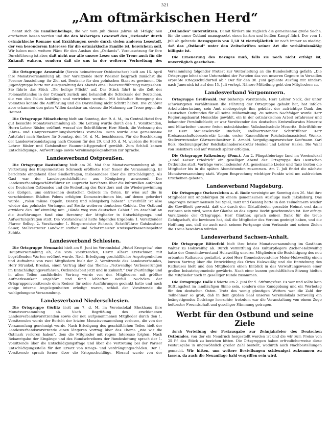321
„Am oftmärkischen Herd“
nennt sich die Familienbeilage, die wir vom Juli dieses Jahres ab 14tägig neu erscheinen lassen werden und die den bisherigen Lesestoff des „Ostlands“ durch ostmärkische Romane und Erzählungen sowie durch vielen anderen Lesestoff, der von besonderem Interesse für die ostmärkische Familie ist, bereichern soll. Wir haben noch weitere Pläne für den Ausbau des „Ostlands“. Voraussetzung für ihre Durchführung ist aber, daß nicht nur alle unsere Leser uns die Treue auch für die Zukunft wahren, sondern daß sie uns in der weiteren Verbreitung des „Ostlandes“ unterstützen. Damit fördern sie zugleich die gemeinsame große Sache, für die unser Ostland unausgesetzt einen harten und heißen Kampf führt. Der vom 1. Juli ab geltende Bezugspreis von 1,50 M vierteljährlich ist noch immer so niedrig, daß das „Ostland“ unter den Zeitschriften seiner Art die verhältnismäßig billigste ist.
Die Erneuerung des Bezuges muß, falls sie noch nicht erfolgt ist, unverzüglich geschehen.
Die Ortsgruppe Arnswalde (Verein heimattreuer Ostdeutscher) hielt am 16. April ihre Monatsversammlung ab. Der Vorsitzende Herr Wiesner besprach zunächst die Posener Ausstellung; ihr Ziel sei, Deutsche für den polnischen Staat zu gewinnen. Die Jugendgruppe hatte zur Ausgestaltung des Abends eine Theateraufführung vorgesehen. Sie führte das Stück „Die heilige Pflicht“ auf. Das Stück führt in die Zeit des Polenaufstandes in der Ostmark zurück und behandelt die Schicksale der Deutschen, die von den Polen bedrängt und vertrieben werden. Mit lebhafter Bewegung des Vorsatzes konnte die Aufführung und die Darstellung nicht Schritt halten. Die Zuhörer aber erkannten den guten Willen dankbar an, ebenso die Mahnung zur Treue gegen die Heimat.
Die Ortsgruppe Müncheberg hielt am Sonntag, den 9. d. M., im Central-Hotel ihre gut besuchte Monatsversammlung ab. Die Leitung wurde durch den 1. Vorsitzenden, Herrn Lehrer Rösler, eröffnet, worauf der Schriftführer, Herr Bloch, die Verlesung des Jahres- und Hauptversammlungsberichtes vornahm. Dann wurde eine gemeinsame Autofahrt nach Buckow für Sonntag, den 16. d. M., beschlossen. Für die Beschickung der Landesverbandstagung nach Crossen für den 29. und 30. d. M. wurden die Herren Lehrer Rösler und Gutsbesitzer Baumunk-Eggersdorf gewählt. Zum Schluß kamen Entschädigungs-, Aufwertungs- sowie Vereinsangelegenheiten zur Sprache.
Landesverband Ostpreußen.
Die Ortsgruppe Rastenburg hielt am 26. Mai ihre Monatsversammlung ab. In Vertretung des Bürgermeisters Schroeck eröffnete Herr Sauer die Versammlung. Er berichtete eingehend über Siedlerfragen, insbesondere über die Entschädigung. Als Gast war der Landesgeschäftsführer aus Königsberg anwesend. Der Landesverbandsgeschäftsführer Dr. Ruprecht berichtete über die kulturellen Aufgaben des Deutschen Ostbundes und die Bedeutung des Korridors und die Wiedergewinnung des übrigen, uns entrissenen deutschen Gebiets im Osten. Er wies auf die in verschiedenen Städten Polens erfolgten Demonstrationen hin, auf denen gefordert wurde: „Polen müsse Oppeln, Danzig und Königsberg haben!“ Unverhüllt ist also wieder das polnische Verlangen auf Besitz weiteren deutschen Gebiets. Der Ostbund erwidere den Ruf einmütig mit: „Hände weg vom deutschen Gebiet!“ Im Anschluß an die Ausführungen fand eine Beratung der Mitglieder in Entschädigungs- und Aufwertungsfragen statt. Die Vorstandswahl hatte folgendes Ergebnis: 1. Vorsitzender Pfarrer Sellog, 2. Vorsitzender 1. Bürgermeister Schrock, Schriftführer Gutsbesitzer Sauer, Stellvertreter Landwirt Ruther und Schatzmeister Kreissparkasseninspektor Schütz.
Landesverband Schlesien.
Die Ortsgruppe Neumarkt hielt am 9. Juni im Vereinslokal „Hotel Kronprinz“ eine Hauptversammlung ab, die vom Vorsitzenden, Herrn Albert Kretschmer, mit begrüßenden Worten eröffnet wurde. Nach Erledigung geschäftlicher Angelegenheiten und Aufnahme von zwei Mitgliedern hielt der 2. Vorsitzende des Landesverbandes, Herr Strunkel, Breslau, einen Vortrag über das Thema: „Notwendige Verbesserungen im Entschädigungsverfahren, Ostbundarbeit jetzt und in Zukunft.“ Der 2½stündige und in allen Teilen ausführliche Vortrag wurde von den Mitgliedern mit größter Aufmerksamkeit angehört und fand lebhaften Beifall. Nachdem der Ortsgruppenvorsitzende dem Redner für seine Ausführungen gedankt hatte und noch einige interne Angelegenheiten erledigt waren, schloß der Vorsitzende die wohlgelungene Versammlung.
Landesverband Niederschlesien.
Die Ortsgruppe Görlitz hielt am 7. d. M. im Vereinslokal Blockhaus ihre Monatsversammlung ab. Nach Begrüßung des erschienenen Landesverbandsvorsitzenden sowie der neu aufgenommenen Mitglieder durch den 1. Vorsitzenden wurde der Bericht der letzten Monatsversammlung verlesen, die von der Versammlung genehmigt wurde. Nach Erledigung des geschäftlichen Teiles hielt der Landesverbandsvorsitzende einen längeren Vortrag über das Thema „Wie wir die Ostmark verloren haben“, dem die Mitglieder mit regem Interesse folgten. Nach Bekanntgabe der Eingänge und des Rundschreibens der Bundesleitung sprach der 1. Vorsitzende über die Entschädigungsfrage und über die Vertretung bei der Pariser Entschädigungsstelle für den Ersatz von Kriegs- und Verdrängungsschäden. Der 1. Vorsitzende sprach ferner über die Kriegsschuldlüge. Hierauf wurde von der Versammlung folgender Protest zur Weiterleitung an die Bundesleitung gefaßt: „Die Ortsgruppe lehnt ohne Unterschied der Parteien das von unseren Gegnern in Versailles erpreßte Kriegsschuldurteil ab.“ Der für den 30. Juni geplante Ausflug mit Kindern nach Jauernick ist auf den 15. Juli verlegt. Nähere Mitteilung geht den Mitgliedern zu.
Landesverband Vorpommern.
Ortsgruppe Greifswald. Der bisherige Vorsitzende, Herr Lehrer Neck, der unter schwierigsten Verhältnissen die Führung der Ortsgruppe gehabt hat, hat infolge Arbeitsüberlastung sein Amt niedergelegt; ihm gebührt der aufrichtige Dank des Deutschen Ostbundes für all seine Mühewaltung. Zu seinem Nachfolger wurde Herr Regierungsbaurat Henschke gewählt, ein in der ostmärkischen Arbeit erfahrener und bekannter Persönlichkeit; er war Vorsitzender des deutschen Kreisvolksrates Meseritz und Mitarbeiter unserer freien ostmärkischen Volkshochschule Meseritz. Schriftführer ist Herr Steuersekretär Bucholz, stellvertretender Schriftführer Herr Kreisausschußobersekretär Lemin, erster Kassenführer Reichsbahnassistent Wonke, Stellvertretender Gärtnereibesitzer E. Arnold. Vergnügungsvorsteher Kaufmann Karl Bolz, Rechnungsprüfer Reichsbahnobersekretär Henkel und Lehrer Haske. Die Wahl von Beisitzern soll auf Wunsch später erfolgen.
Die Ortsgruppe Falkenburg (Pom.). Am 2. Pfingstfeiertage fand im Vereinslokal „Hotel Kaiser Friedrich“ ein geselliger Abend der Ortsgruppe des Deutschen Ostbundes statt. Vorträge verschiedenster Art, gemeinsame Lieder und Tanz hielten die Mitglieder bis in die späten Abendstunden zusammen. Am 7. Juli findet die nächste Monatsversammlung statt. Wegen Besprechung wichtiger Punkte wird um zahlreiches Erscheinen gebeten.
Landesverband Magdeburg.
Die Ortsgruppe Oschersleben a. d. Bode vereinigte am Sonntag den 26. Mai ihre Mitglieder mit Angehörigen zu einem gemeinsamen Ausfluge nach Jakobsburg. Das angeregte Beisammensein bei Spiel, Tanz und Gesang hatte in den Teilnehmern wieder die Gewißheit geweckt, daß die durch den Diktatfrieden geraubte Heimat erst dann verloren sein wird, wenn der Glaube an das eigene Recht geschwunden ist. Der eifrige Vorsitzende der Ortsgruppe, Herr Günther, sprach seinen Dank für die treue Gefolgschaft, die bewiesen hat, daß die Mitglieder des Vereins geeinigt haben, und die Hoffnung aus, daß sie auch nach seinem Fortgange dem Verbande und seinen Zielen die Treue bewahren würden.
Landesverband Sachsen-Anhalt.
Die Ortsgruppe Bitterfeld hielt ihre letzte Monatsversammlung im Gasthaus Walter zu Holzweißig ab. Durch Vermittlung des Kulturpflegers Zscher-Holzweißig hatte der Gemeindevorstand Holzweißig unseren Mitgliedern die Besichtigung des neu erbauten Rathauses gestattet, wobei Herr Gemeindevorsteher Meier-Holzweißig einen kurzen Vortrag über die Entwicklung des Ortes Holzweißig und die Entstehung des Rathauses hielt und den Mitgliedern einen Einblick in das Verwaltungswesen einer großen Industriegemeinde gewährte. Nach einer kurzen geschäftlichen Sitzung hielten die Mitglieder noch in geselliger Runde zusammen.
Die Ortsgruppe Halle I feierte am 2. Juni ihr 9. Stiftungsfest. Es war und sollte kein Stiftungsfest im landläufigen Sinne sein, sondern eine Kundgebung und ein Werbetag für den deutschen Osten. Trotz des wenig günstigen Wetters war die Zahl der Teilnehmer so groß, daß in dem großen Saal unseres Vereinslokals zeitweilig ein beängstigendes Gedränge herrschte; trotzdem war die Veranstaltung von einem Zuge heiterster Freundschaft und geselliger Stimmung getragen.
Werbt für den Ostbund und seine Ziele
durch Verteilung der Festausgabe zur Zehnjahrfeier des Deutschen Ostbundes, von der ein Neudruck hergestellt worden ist und die wir zum Preise von 25 Pf. das Stück zu beziehen bitten. Die Ortsgruppen haben erfreulicherweise diese Festausgabe in ungewöhnlich großer Zahl bestellt, wodurch auch Nachbestellungen gemacht. Wir bitten, uns weitere Bestellungen schleunigst zukommen zu lassen, da auch die Neuauflage bald vergriffen sein wird.